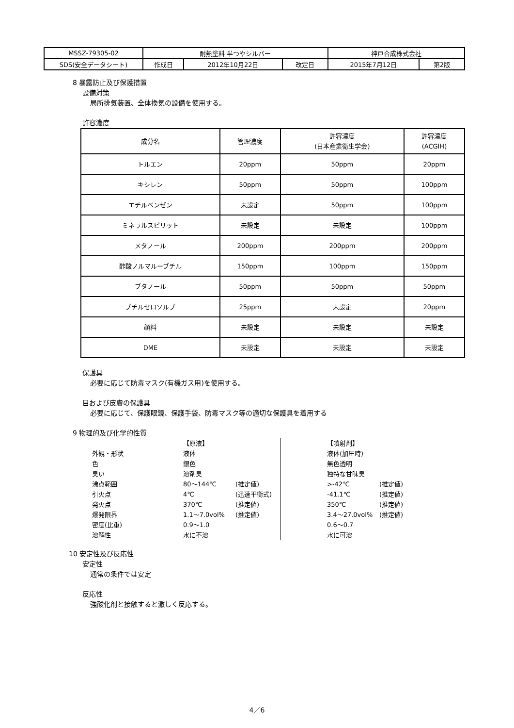| MSSZ-79305-02 | 耐熱塗料 半つやシルバー | | | 神戸合成株式会社 | |
| SDS(安全データシート) | 作成日 | 2012年10月22日 | 改定日 | 2015年7月12日 | 第2版 |
8 暴露防止及び保護措置
設備対策
局所排気装置、全体換気の設備を使用する。
許容濃度
| 成分名 | 管理濃度 | 許容濃度 (日本産業衛生学会) | 許容濃度 (ACGIH) |
| --- | --- | --- | --- |
| トルエン | 20ppm | 50ppm | 20ppm |
| キシレン | 50ppm | 50ppm | 100ppm |
| エチルベンゼン | 未設定 | 50ppm | 100ppm |
| ミネラルスピリット | 未設定 | 未設定 | 100ppm |
| メタノール | 200ppm | 200ppm | 200ppm |
| 酢酸ノルマルーブチル | 150ppm | 100ppm | 150ppm |
| ブタノール | 50ppm | 50ppm | 50ppm |
| ブチルセロソルブ | 25ppm | 未設定 | 20ppm |
| 顔料 | 未設定 | 未設定 | 未設定 |
| DME | 未設定 | 未設定 | 未設定 |
保護具
必要に応じて防毒マスク(有機ガス用)を使用する。
目および皮膚の保護具
必要に応じて、保護眼鏡、保護手袋、防毒マスク等の適切な保護具を着用する
9 物理的及び化学的性質
| | 【原液】 | |
| 外観・形状 | 液体 | |
| 色 | 銀色 | |
| 臭い | 溶剤臭 | |
| 沸点範囲 | 80～144℃ | (推定値) |
| 引火点 | 4℃ | (迅速平衡式) |
| 発火点 | 370℃ | (推定値) |
| 爆発限界 | 1.1～7.0vol% | (推定値) |
| 密度(比重) | 0.9～1.0 | |
| 溶解性 | 水に不溶 | |
| 【噴射剤】 | |
| 液体(加圧時) | |
| 無色透明 | |
| 独特な甘味臭 | |
| >-42℃ | (推定値) |
| -41.1℃ | (推定値) |
| 350℃ | (推定値) |
| 3.4～27.0vol% | (推定値) |
| 0.6～0.7 | |
| 水に可溶 | |
10 安定性及び反応性
安定性
通常の条件では安定
反応性
強酸化剤と接触すると激しく反応する。
4／6